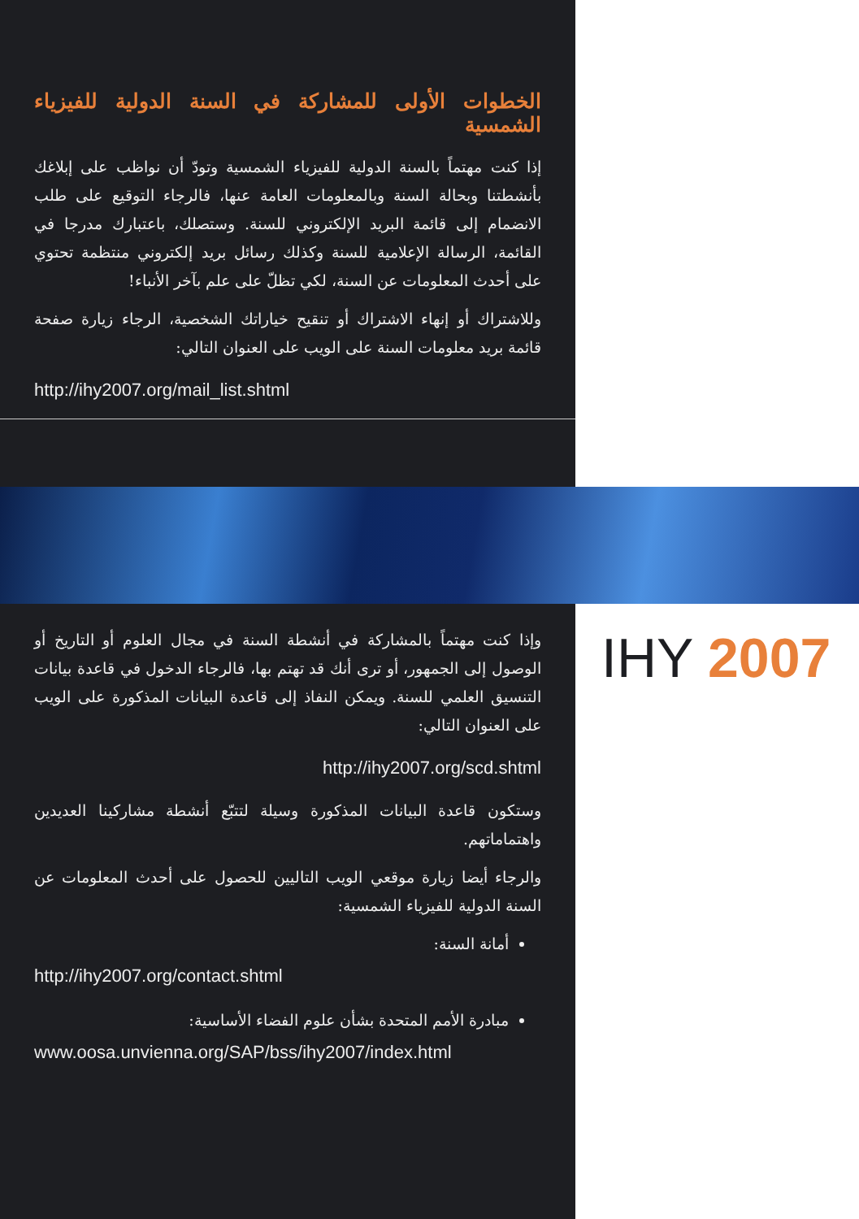الخطوات الأولى للمشاركة في السنة الدولية للفيزياء الشمسية
إذا كنت مهتماً بالسنة الدولية للفيزياء الشمسية وتودّ أن نواظب على إبلاغك بأنشطتنا وبحالة السنة وبالمعلومات العامة عنها، فالرجاء التوقيع على طلب الانضمام إلى قائمة البريد الإلكتروني للسنة. وستصلك، باعتبارك مدرجا في القائمة، الرسالة الإعلامية للسنة وكذلك رسائل بريد إلكتروني منتظمة تحتوي على أحدث المعلومات عن السنة، لكي تظلّ على علم بآخر الأنباء!
وللاشتراك أو إنهاء الاشتراك أو تنقيح خياراتك الشخصية، الرجاء زيارة صفحة قائمة بريد معلومات السنة على الويب على العنوان التالي:
http://ihy2007.org/mail_list.shtml
وإذا كنت مهتماً بالمشاركة في أنشطة السنة في مجال العلوم أو التاريخ أو الوصول إلى الجمهور، أو ترى أنك قد تهتم بها، فالرجاء الدخول في قاعدة بيانات التنسيق العلمي للسنة. ويمكن النفاذ إلى قاعدة البيانات المذكورة على الويب على العنوان التالي:
http://ihy2007.org/scd.shtml
وستكون قاعدة البيانات المذكورة وسيلة لتتبّع أنشطة مشاركينا العديدين واهتماماتهم.
والرجاء أيضا زيارة موقعي الويب التاليين للحصول على أحدث المعلومات عن السنة الدولية للفيزياء الشمسية:
أمانة السنة:
http://ihy2007.org/contact.shtml
مبادرة الأمم المتحدة بشأن علوم الفضاء الأساسية:
www.oosa.unvienna.org/SAP/bss/ihy2007/index.html
IHY 2007